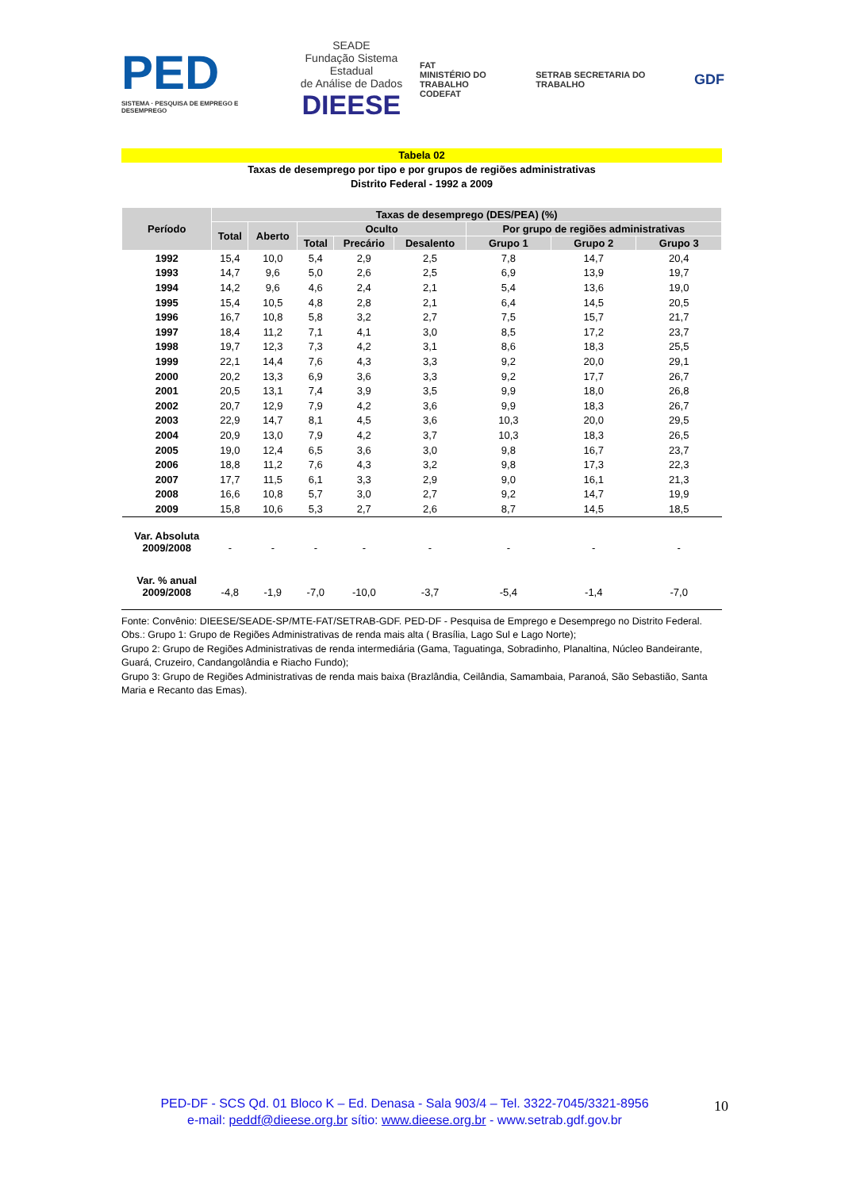PED
SISTEMA · PESQUISA DE EMPREGO E DESEMPREGO
SEADE
Fundação Sistema Estadual
de Análise de Dados
DIEESE
FAT
MINISTÉRIO DO TRABALHO
CODEFAT
SETRAB SECRETARIA DO TRABALHO
GDF
Tabela 02
Taxas de desemprego por tipo e por grupos de regiões administrativas
Distrito Federal - 1992 a 2009
| Período | Taxas de desemprego (DES/PEA) (%) | | | | | | | |
| --- | --- | --- | --- | --- | --- | --- | --- | --- |
| | Total | Aberto | Oculto | | | Por grupo de regiões administrativas | | |
| | | | Total | Precário | Desalento | Grupo 1 | Grupo 2 | Grupo 3 |
| 1992 | 15,4 | 10,0 | 5,4 | 2,9 | 2,5 | 7,8 | 14,7 | 20,4 |
| 1993 | 14,7 | 9,6 | 5,0 | 2,6 | 2,5 | 6,9 | 13,9 | 19,7 |
| 1994 | 14,2 | 9,6 | 4,6 | 2,4 | 2,1 | 5,4 | 13,6 | 19,0 |
| 1995 | 15,4 | 10,5 | 4,8 | 2,8 | 2,1 | 6,4 | 14,5 | 20,5 |
| 1996 | 16,7 | 10,8 | 5,8 | 3,2 | 2,7 | 7,5 | 15,7 | 21,7 |
| 1997 | 18,4 | 11,2 | 7,1 | 4,1 | 3,0 | 8,5 | 17,2 | 23,7 |
| 1998 | 19,7 | 12,3 | 7,3 | 4,2 | 3,1 | 8,6 | 18,3 | 25,5 |
| 1999 | 22,1 | 14,4 | 7,6 | 4,3 | 3,3 | 9,2 | 20,0 | 29,1 |
| 2000 | 20,2 | 13,3 | 6,9 | 3,6 | 3,3 | 9,2 | 17,7 | 26,7 |
| 2001 | 20,5 | 13,1 | 7,4 | 3,9 | 3,5 | 9,9 | 18,0 | 26,8 |
| 2002 | 20,7 | 12,9 | 7,9 | 4,2 | 3,6 | 9,9 | 18,3 | 26,7 |
| 2003 | 22,9 | 14,7 | 8,1 | 4,5 | 3,6 | 10,3 | 20,0 | 29,5 |
| 2004 | 20,9 | 13,0 | 7,9 | 4,2 | 3,7 | 10,3 | 18,3 | 26,5 |
| 2005 | 19,0 | 12,4 | 6,5 | 3,6 | 3,0 | 9,8 | 16,7 | 23,7 |
| 2006 | 18,8 | 11,2 | 7,6 | 4,3 | 3,2 | 9,8 | 17,3 | 22,3 |
| 2007 | 17,7 | 11,5 | 6,1 | 3,3 | 2,9 | 9,0 | 16,1 | 21,3 |
| 2008 | 16,6 | 10,8 | 5,7 | 3,0 | 2,7 | 9,2 | 14,7 | 19,9 |
| 2009 | 15,8 | 10,6 | 5,3 | 2,7 | 2,6 | 8,7 | 14,5 | 18,5 |
| Var. Absoluta 2009/2008 | - | - | - | - | - | - | - | - |
| Var. % anual 2009/2008 | -4,8 | -1,9 | -7,0 | -10,0 | -3,7 | -5,4 | -1,4 | -7,0 |
Fonte: Convênio: DIEESE/SEADE-SP/MTE-FAT/SETRAB-GDF. PED-DF - Pesquisa de Emprego e Desemprego no Distrito Federal.
Obs.: Grupo 1: Grupo de Regiões Administrativas de renda mais alta ( Brasília, Lago Sul e Lago Norte);
Grupo 2: Grupo de Regiões Administrativas de renda intermediária (Gama, Taguatinga, Sobradinho, Planaltina, Núcleo Bandeirante, Guará, Cruzeiro, Candangolândia e Riacho Fundo);
Grupo 3: Grupo de Regiões Administrativas de renda mais baixa (Brazlândia, Ceilândia, Samambaia, Paranoá, São Sebastião, Santa Maria e Recanto das Emas).
PED-DF - SCS Qd. 01 Bloco K – Ed. Denasa - Sala 903/4 – Tel. 3322-7045/3321-8956
e-mail: peddf@dieese.org.br sítio: www.dieese.org.br - www.setrab.gdf.gov.br
10